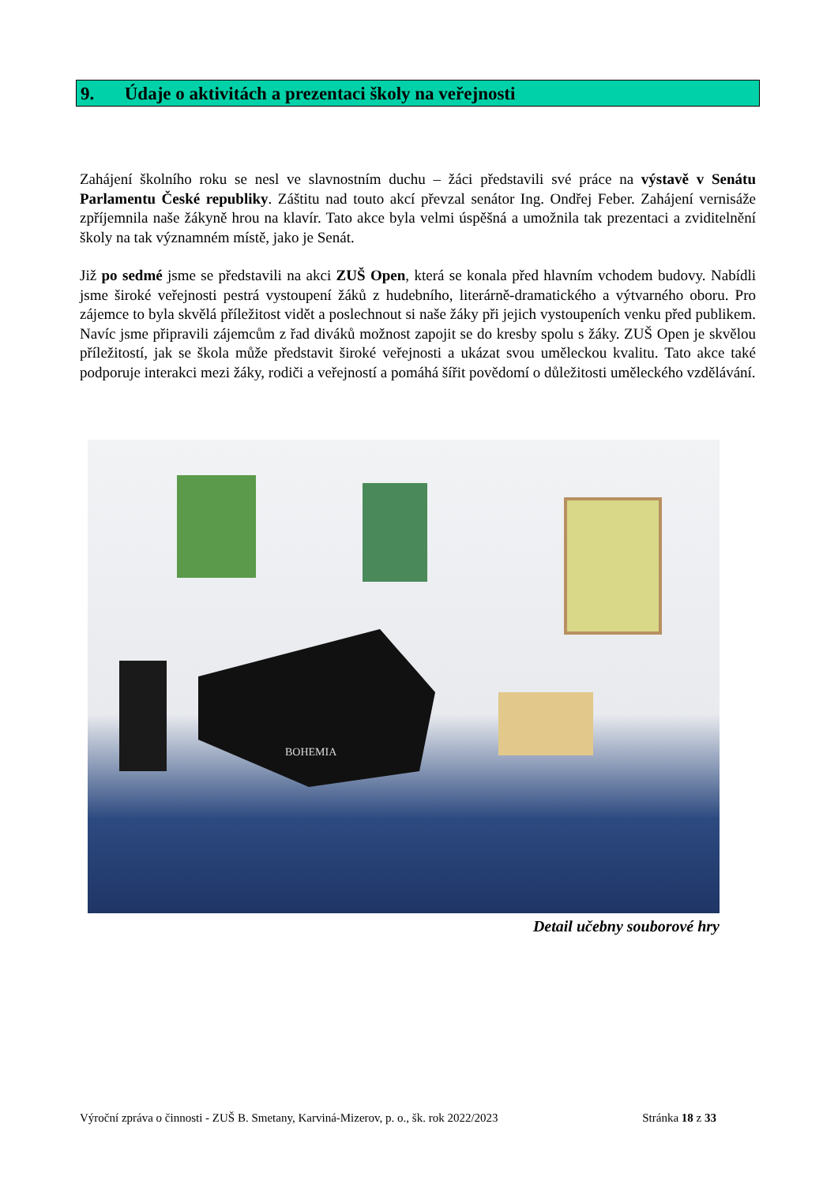9. Údaje o aktivitách a prezentaci školy na veřejnosti
Zahájení školního roku se nesl ve slavnostním duchu – žáci představili své práce na výstavě v Senátu Parlamentu České republiky. Záštitu nad touto akcí převzal senátor Ing. Ondřej Feber. Zahájení vernisáže zpříjemnila naše žákyně hrou na klavír. Tato akce byla velmi úspěšná a umožnila tak prezentaci a zviditelnění školy na tak významném místě, jako je Senát.
Již po sedmé jsme se představili na akci ZUŠ Open, která se konala před hlavním vchodem budovy. Nabídli jsme široké veřejnosti pestrá vystoupení žáků z hudebního, literárně-dramatického a výtvarného oboru. Pro zájemce to byla skvělá příležitost vidět a poslechnout si naše žáky při jejich vystoupeních venku před publikem. Navíc jsme připravili zájemcům z řad diváků možnost zapojit se do kresby spolu s žáky. ZUŠ Open je skvělou příležitostí, jak se škola může představit široké veřejnosti a ukázat svou uměleckou kvalitu. Tato akce také podporuje interakci mezi žáky, rodiči a veřejností a pomáhá šířit povědomí o důležitosti uměleckého vzdělávání.
BOHEMIA
Detail učebny souborové hry
Výroční zpráva o činnosti - ZUŠ B. Smetany, Karviná-Mizerov, p. o., šk. rok 2022/2023 Stránka 18 z 33